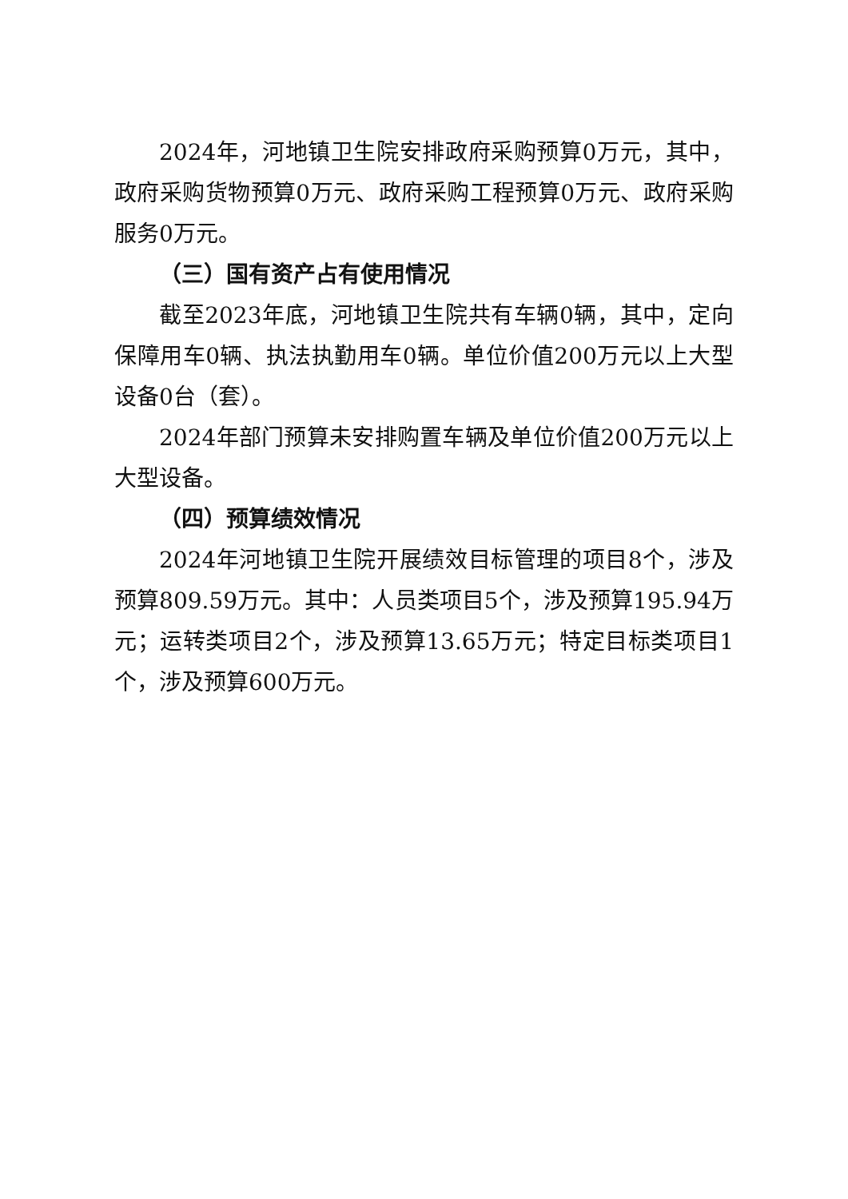2024年，河地镇卫生院安排政府采购预算0万元，其中，政府采购货物预算0万元、政府采购工程预算0万元、政府采购服务0万元。
（三）国有资产占有使用情况
截至2023年底，河地镇卫生院共有车辆0辆，其中，定向保障用车0辆、执法执勤用车0辆。单位价值200万元以上大型设备0台（套）。
2024年部门预算未安排购置车辆及单位价值200万元以上大型设备。
（四）预算绩效情况
2024年河地镇卫生院开展绩效目标管理的项目8个，涉及预算809.59万元。其中：人员类项目5个，涉及预算195.94万元；运转类项目2个，涉及预算13.65万元；特定目标类项目1个，涉及预算600万元。